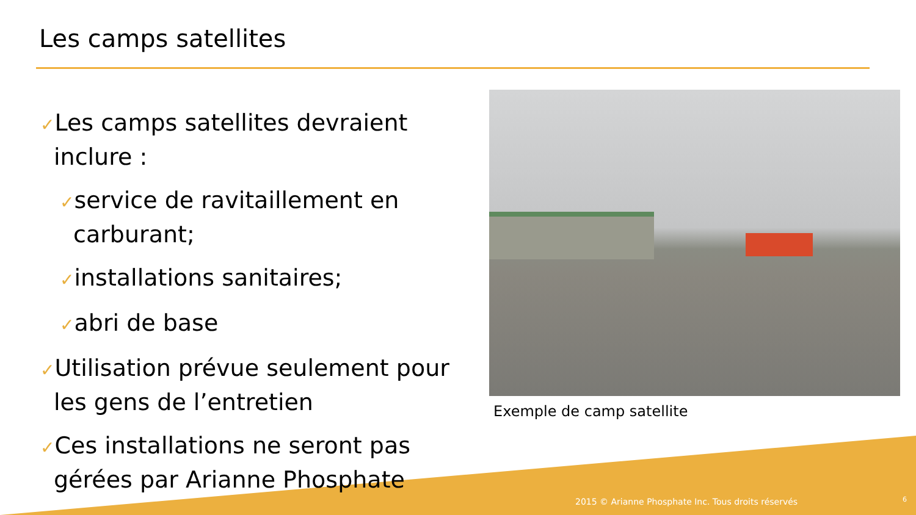Les camps satellites
✓Les camps satellites devraient inclure :
✓service de ravitaillement en carburant;
✓installations sanitaires;
✓abri de base
✓Utilisation prévue seulement pour les gens de l’entretien
✓Ces installations ne seront pas gérées par Arianne Phosphate
Exemple de camp satellite
2015 © Arianne Phosphate Inc. Tous droits réservés
6